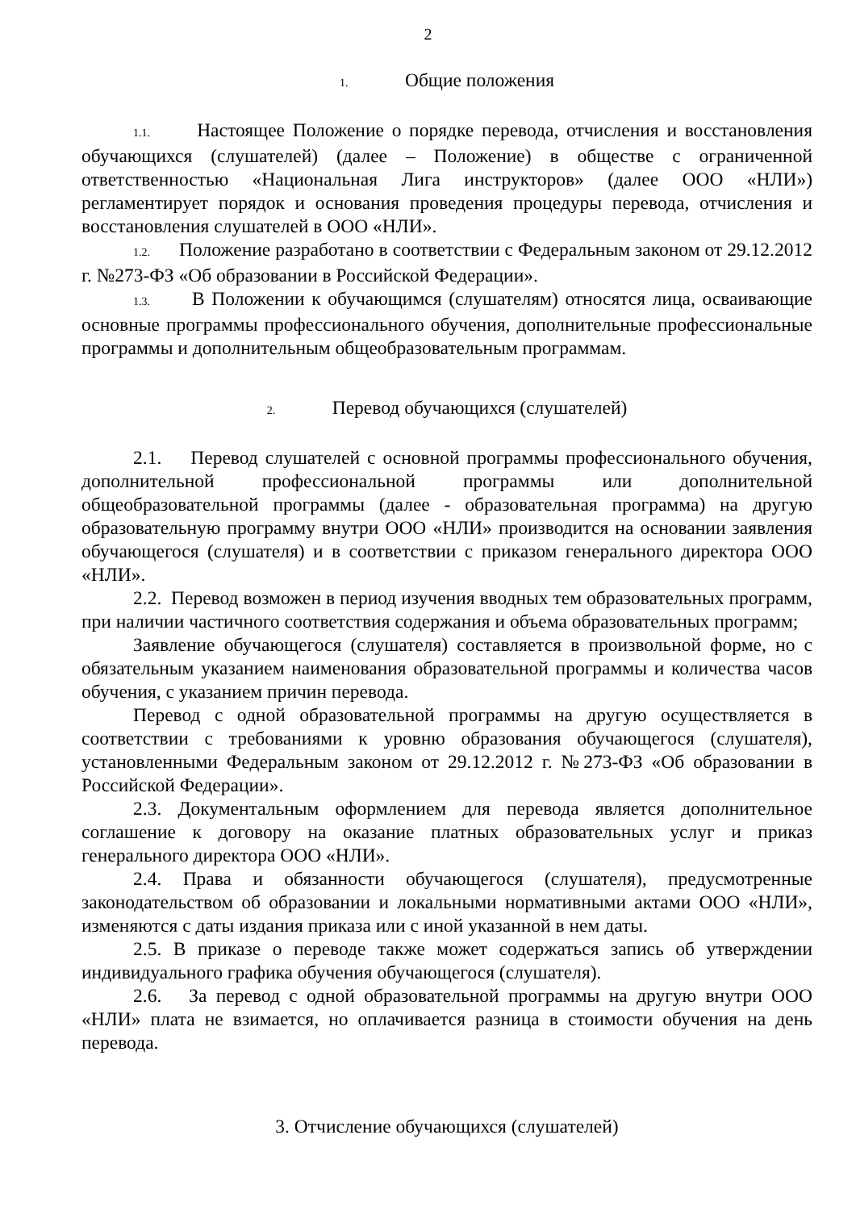2
1. Общие положения
1.1. Настоящее Положение о порядке перевода, отчисления и восстановления обучающихся (слушателей) (далее – Положение) в обществе с ограниченной ответственностью «Национальная Лига инструкторов» (далее ООО «НЛИ») регламентирует порядок и основания проведения процедуры перевода, отчисления и восстановления слушателей в ООО «НЛИ».
1.2. Положение разработано в соответствии с Федеральным законом от 29.12.2012 г. №273-ФЗ «Об образовании в Российской Федерации».
1.3. В Положении к обучающимся (слушателям) относятся лица, осваивающие основные программы профессионального обучения, дополнительные профессиональные программы и дополнительным общеобразовательным программам.
2. Перевод обучающихся (слушателей)
2.1. Перевод слушателей с основной программы профессионального обучения, дополнительной профессиональной программы или дополнительной общеобразовательной программы (далее - образовательная программа) на другую образовательную программу внутри ООО «НЛИ» производится на основании заявления обучающегося (слушателя) и в соответствии с приказом генерального директора ООО «НЛИ».
2.2. Перевод возможен в период изучения вводных тем образовательных программ, при наличии частичного соответствия содержания и объема образовательных программ;
Заявление обучающегося (слушателя) составляется в произвольной форме, но с обязательным указанием наименования образовательной программы и количества часов обучения, с указанием причин перевода.
Перевод с одной образовательной программы на другую осуществляется в соответствии с требованиями к уровню образования обучающегося (слушателя), установленными Федеральным законом от 29.12.2012 г. №273-ФЗ «Об образовании в Российской Федерации».
2.3. Документальным оформлением для перевода является дополнительное соглашение к договору на оказание платных образовательных услуг и приказ генерального директора ООО «НЛИ».
2.4. Права и обязанности обучающегося (слушателя), предусмотренные законодательством об образовании и локальными нормативными актами ООО «НЛИ», изменяются с даты издания приказа или с иной указанной в нем даты.
2.5. В приказе о переводе также может содержаться запись об утверждении индивидуального графика обучения обучающегося (слушателя).
2.6. За перевод с одной образовательной программы на другую внутри ООО «НЛИ» плата не взимается, но оплачивается разница в стоимости обучения на день перевода.
3. Отчисление обучающихся (слушателей)